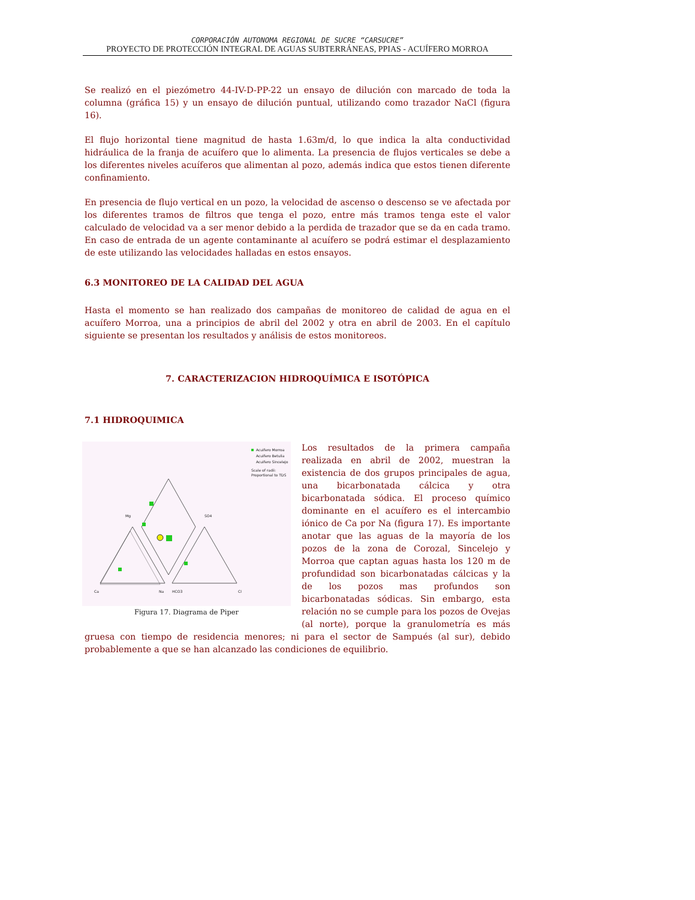CORPORACIÓN AUTONOMA REGIONAL DE SUCRE “CARSUCRE”
PROYECTO DE PROTECCIÓN INTEGRAL DE AGUAS SUBTERRÁNEAS, PPIAS - ACUÍFERO MORROA
Se realizó en el piezómetro 44-IV-D-PP-22 un ensayo de dilución con marcado de toda la columna (gráfica 15) y un ensayo de dilución puntual, utilizando como trazador NaCl (figura 16).
El flujo horizontal tiene magnitud de hasta 1.63m/d, lo que indica la alta conductividad hidráulica de la franja de acuífero que lo alimenta. La presencia de flujos verticales se debe a los diferentes niveles acuíferos que alimentan al pozo, además indica que estos tienen diferente confinamiento.
En presencia de flujo vertical en un pozo, la velocidad de ascenso o descenso se ve afectada por los diferentes tramos de filtros que tenga el pozo, entre más tramos tenga este el valor calculado de velocidad va a ser menor debido a la perdida de trazador que se da en cada tramo. En caso de entrada de un agente contaminante al acuífero se podrá estimar el desplazamiento de este utilizando las velocidades halladas en estos ensayos.
6.3 MONITOREO DE LA CALIDAD DEL AGUA
Hasta el momento se han realizado dos campañas de monitoreo de calidad de agua en el acuífero Morroa, una a principios de abril del 2002 y otra en abril de 2003. En el capítulo siguiente se presentan los resultados y análisis de estos monitoreos.
7. CARACTERIZACION HIDROQUÍMICA E ISOTÓPICA
7.1 HIDROQUIMICA
Ca
Na
HCO3
Cl
Mg
SO4
Acuifero Morroa
Acuifero Betulia
Acuifero Sincelejo
Scale of radii:
Proportional to TDS
Figura 17. Diagrama de Piper
Los resultados de la primera campaña realizada en abril de 2002, muestran la existencia de dos grupos principales de agua, una bicarbonatada cálcica y otra bicarbonatada sódica. El proceso químico dominante en el acuífero es el intercambio iónico de Ca por Na (figura 17). Es importante anotar que las aguas de la mayoría de los pozos de la zona de Corozal, Sincelejo y Morroa que captan aguas hasta los 120 m de profundidad son bicarbonatadas cálcicas y la de los pozos mas profundos son bicarbonatadas sódicas. Sin embargo, esta relación no se cumple para los pozos de Ovejas (al norte), porque la granulometría es más gruesa con tiempo de residencia menores; ni para el sector de Sampués (al sur), debido probablemente a que se han alcanzado las condiciones de equilibrio.